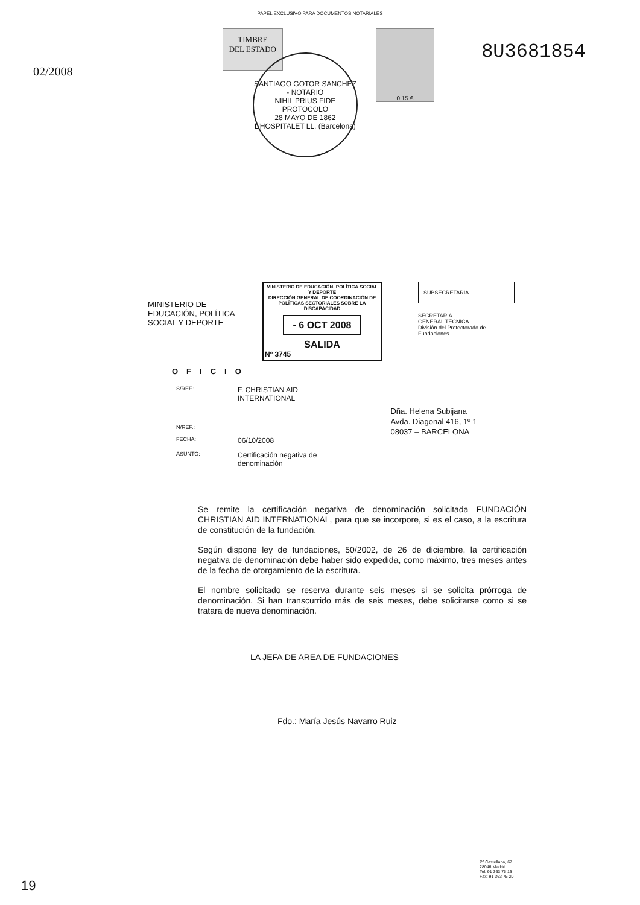PAPEL EXCLUSIVO PARA DOCUMENTOS NOTARIALES
02/2008
TIMBRE
DEL ESTADO
SANTIAGO GOTOR SANCHEZ - NOTARIO
NIHIL PRIUS FIDE
PROTOCOLO
28 MAYO DE 1862
L'HOSPITALET LL. (Barcelona)
0,15 €
8U3681854
MINISTERIO DE EDUCACIÓN, POLÍTICA SOCIAL Y DEPORTE
MINISTERIO DE EDUCACIÓN, POLÍTICA SOCIAL Y DEPORTE
DIRECCIÓN GENERAL DE COORDINACIÓN DE POLÍTICAS SECTORIALES SOBRE LA DISCAPACIDAD
- 6 OCT 2008
SALIDA
Nº 3745
SUBSECRETARÍA
SECRETARÍA
GENERAL TÉCNICA
División del Protectorado de Fundaciones
OFICIO
| S/REF.: | F. CHRISTIAN AID INTERNATIONAL |
| N/REF.: | |
| FECHA: | 06/10/2008 |
| ASUNTO: | Certificación negativa de denominación |
Dña. Helena Subijana
Avda. Diagonal 416, 1º 1
08037 – BARCELONA
Se remite la certificación negativa de denominación solicitada FUNDACIÓN CHRISTIAN AID INTERNATIONAL, para que se incorpore, si es el caso, a la escritura de constitución de la fundación.
Según dispone ley de fundaciones, 50/2002, de 26 de diciembre, la certificación negativa de denominación debe haber sido expedida, como máximo, tres meses antes de la fecha de otorgamiento de la escritura.
El nombre solicitado se reserva durante seis meses si se solicita prórroga de denominación. Si han transcurrido más de seis meses, debe solicitarse como si se tratara de nueva denominación.
LA JEFA DE AREA DE FUNDACIONES
Fdo.: María Jesús Navarro Ruiz
Pº Castellana, 67
28046 Madrid
Tel: 91 363 75 13
Fax: 91 363 75 20
19